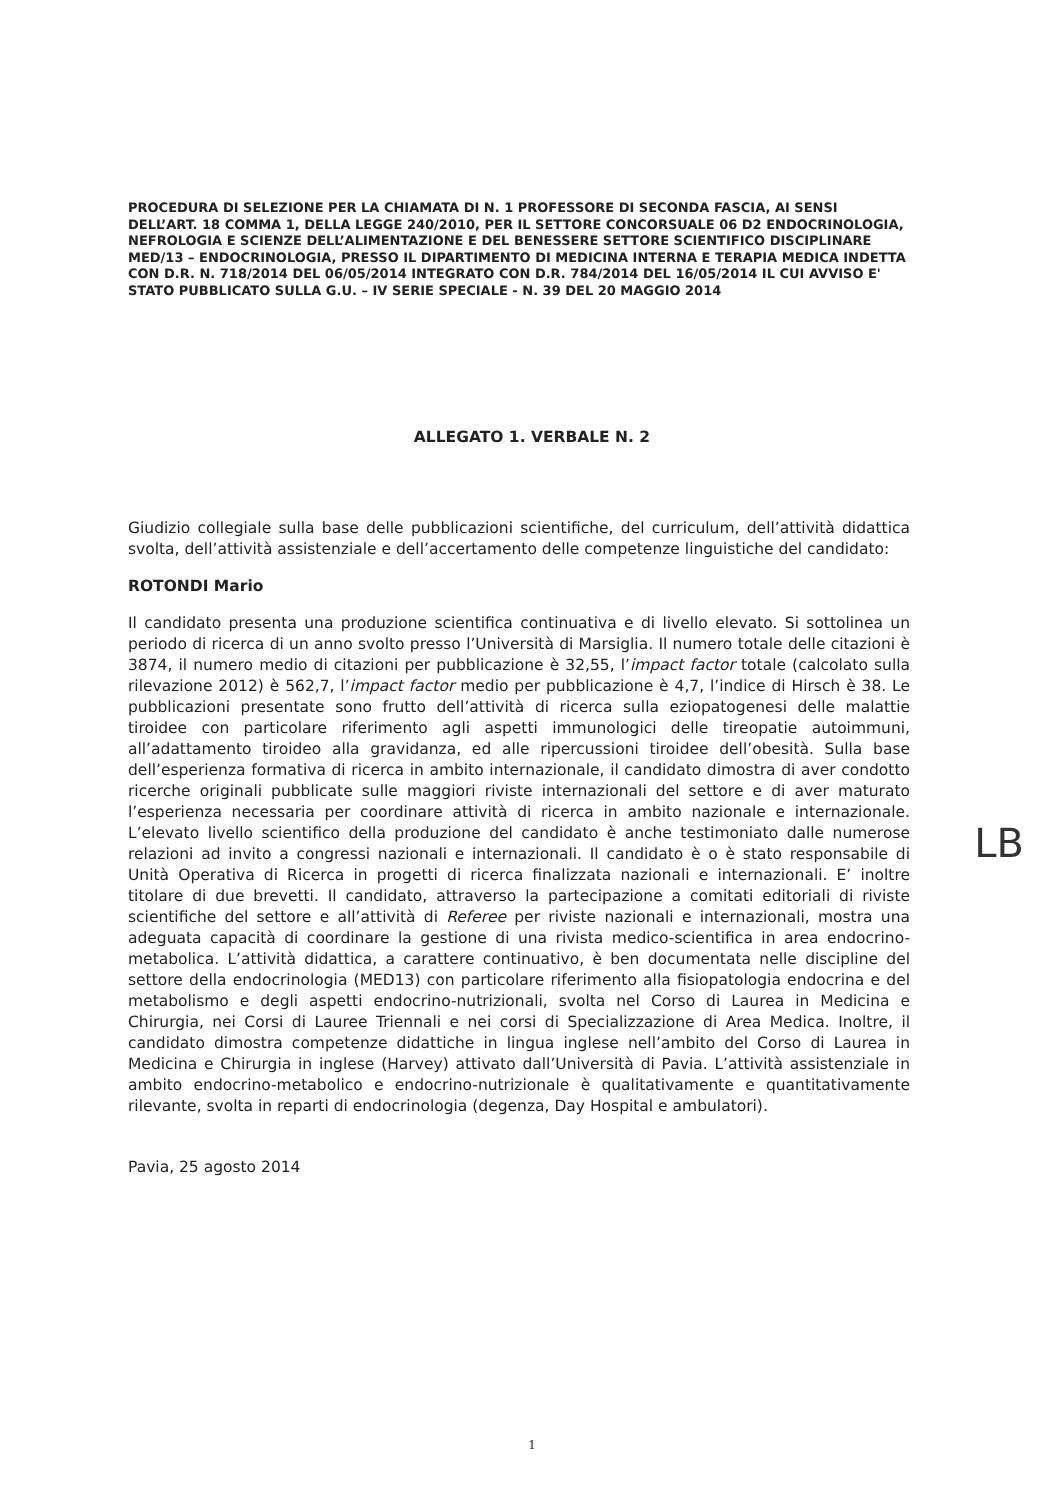PROCEDURA DI SELEZIONE PER LA CHIAMATA DI N. 1 PROFESSORE DI SECONDA FASCIA, AI SENSI DELL’ART. 18 COMMA 1, DELLA LEGGE 240/2010, PER IL SETTORE CONCORSUALE 06 D2 ENDOCRINOLOGIA, NEFROLOGIA E SCIENZE DELL’ALIMENTAZIONE E DEL BENESSERE SETTORE SCIENTIFICO DISCIPLINARE MED/13 – ENDOCRINOLOGIA, PRESSO IL DIPARTIMENTO DI MEDICINA INTERNA E TERAPIA MEDICA INDETTA CON D.R. N. 718/2014 DEL 06/05/2014 INTEGRATO CON D.R. 784/2014 DEL 16/05/2014 IL CUI AVVISO E' STATO PUBBLICATO SULLA G.U. – IV SERIE SPECIALE - N. 39 DEL 20 MAGGIO 2014
ALLEGATO 1. VERBALE N. 2
Giudizio collegiale sulla base delle pubblicazioni scientifiche, del curriculum, dell’attività didattica svolta, dell’attività assistenziale e dell’accertamento delle competenze linguistiche del candidato:
ROTONDI Mario
Il candidato presenta una produzione scientifica continuativa e di livello elevato. Si sottolinea un periodo di ricerca di un anno svolto presso l’Università di Marsiglia. Il numero totale delle citazioni è 3874, il numero medio di citazioni per pubblicazione è 32,55, l’impact factor totale (calcolato sulla rilevazione 2012) è 562,7, l’impact factor medio per pubblicazione è 4,7, l’indice di Hirsch è 38. Le pubblicazioni presentate sono frutto dell’attività di ricerca sulla eziopatogenesi delle malattie tiroidee con particolare riferimento agli aspetti immunologici delle tireopatie autoimmuni, all’adattamento tiroideo alla gravidanza, ed alle ripercussioni tiroidee dell’obesità. Sulla base dell’esperienza formativa di ricerca in ambito internazionale, il candidato dimostra di aver condotto ricerche originali pubblicate sulle maggiori riviste internazionali del settore e di aver maturato l’esperienza necessaria per coordinare attività di ricerca in ambito nazionale e internazionale. L’elevato livello scientifico della produzione del candidato è anche testimoniato dalle numerose relazioni ad invito a congressi nazionali e internazionali. Il candidato è o è stato responsabile di Unità Operativa di Ricerca in progetti di ricerca finalizzata nazionali e internazionali. E’ inoltre titolare di due brevetti. Il candidato, attraverso la partecipazione a comitati editoriali di riviste scientifiche del settore e all’attività di Referee per riviste nazionali e internazionali, mostra una adeguata capacità di coordinare la gestione di una rivista medico-scientifica in area endocrino-metabolica. L’attività didattica, a carattere continuativo, è ben documentata nelle discipline del settore della endocrinologia (MED13) con particolare riferimento alla fisiopatologia endocrina e del metabolismo e degli aspetti endocrino-nutrizionali, svolta nel Corso di Laurea in Medicina e Chirurgia, nei Corsi di Lauree Triennali e nei corsi di Specializzazione di Area Medica. Inoltre, il candidato dimostra competenze didattiche in lingua inglese nell’ambito del Corso di Laurea in Medicina e Chirurgia in inglese (Harvey) attivato dall’Università di Pavia. L’attività assistenziale in ambito endocrino-metabolico e endocrino-nutrizionale è qualitativamente e quantitativamente rilevante, svolta in reparti di endocrinologia (degenza, Day Hospital e ambulatori).
Pavia, 25 agosto 2014
LB
1